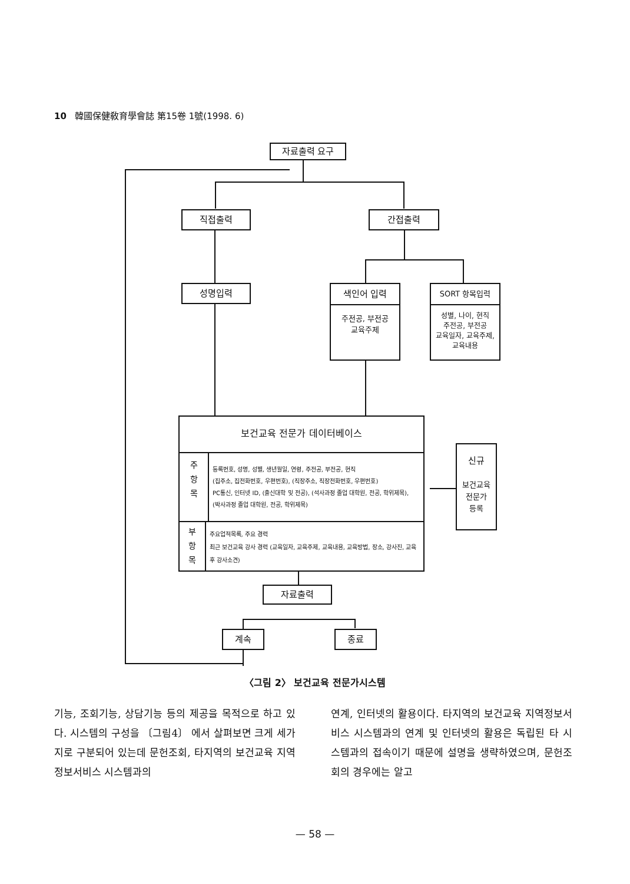10 韓國保健敎育學會誌 第15卷 1號(1998. 6)
자료출력 요구
직접출력 간접출력
성명입력
색인어 입력
주전공, 부전공
교육주제
SORT 항목입력
성별, 나이, 현직
주전공, 부전공
교육일자, 교육주제,
교육내용
보건교육 전문가 데이터베이스
주
항
목
등록번호, 성명, 성별, 생년월일, 연령, 주전공, 부전공, 현직
(집주소, 집전화번호, 우편번호), (직장주소, 직장전화번호, 우편번호)
PC통신, 인터넷 ID, (출신대학 및 전공), (석사과정 졸업 대학원, 전공, 학위제목),
(박사과정 졸업 대학원, 전공, 학위제목)
부
항
목
주요업적목록, 주요 경력
최근 보건교육 강사 경력 (교육일자, 교육주제, 교육내용, 교육방법, 장소, 강사진, 교육후 강사소견)
신규
보건교육
전문가
등록
자료출력
계속 종료
〈그림 2〉 보건교육 전문가시스템
기능, 조회기능, 상담기능 등의 제공을 목적으로 하고 있다. 시스템의 구성을 〔그림4〕 에서 살펴보면 크게 세가지로 구분되어 있는데 문헌조회, 타지역의 보건교육 지역정보서비스 시스템과의
연계, 인터넷의 활용이다. 타지역의 보건교육 지역정보서비스 시스템과의 연계 및 인터넷의 활용은 독립된 타 시스템과의 접속이기 때문에 설명을 생략하였으며, 문헌조회의 경우에는 알고
— 58 —